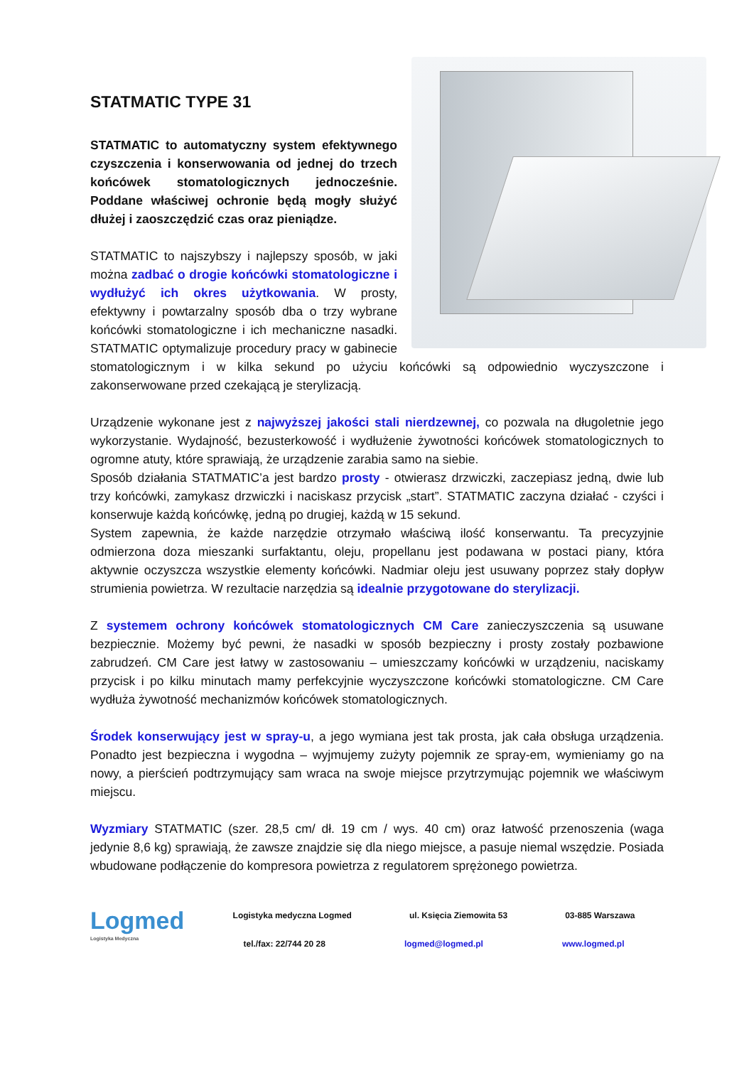STATMATIC TYPE 31
STATMATIC to automatyczny system efektywnego czyszczenia i konserwowania od jednej do trzech końcówek stomatologicznych jednocześnie. Poddane właściwej ochronie będą mogły służyć dłużej i zaoszczędzić czas oraz pieniądze.
STATMATIC to najszybszy i najlepszy sposób, w jaki można zadbać o drogie końcówki stomatologiczne i wydłużyć ich okres użytkowania. W prosty, efektywny i powtarzalny sposób dba o trzy wybrane końcówki stomatologiczne i ich mechaniczne nasadki. STATMATIC optymalizuje procedury pracy w gabinecie stomatologicznym i w kilka sekund po użyciu końcówki są odpowiednio wyczyszczone i zakonserwowane przed czekającą je sterylizacją.
Urządzenie wykonane jest z najwyższej jakości stali nierdzewnej, co pozwala na długoletnie jego wykorzystanie. Wydajność, bezusterkowość i wydłużenie żywotności końcówek stomatologicznych to ogromne atuty, które sprawiają, że urządzenie zarabia samo na siebie.
Sposób działania STATMATIC’a jest bardzo prosty - otwierasz drzwiczki, zaczepiasz jedną, dwie lub trzy końcówki, zamykasz drzwiczki i naciskasz przycisk „start”. STATMATIC zaczyna działać - czyści i konserwuje każdą końcówkę, jedną po drugiej, każdą w 15 sekund.
System zapewnia, że każde narzędzie otrzymało właściwą ilość konserwantu. Ta precyzyjnie odmierzona doza mieszanki surfaktantu, oleju, propellanu jest podawana w postaci piany, która aktywnie oczyszcza wszystkie elementy końcówki. Nadmiar oleju jest usuwany poprzez stały dopływ strumienia powietrza. W rezultacie narzędzia są idealnie przygotowane do sterylizacji.
Z systemem ochrony końcówek stomatologicznych CM Care zanieczyszczenia są usuwane bezpiecznie. Możemy być pewni, że nasadki w sposób bezpieczny i prosty zostały pozbawione zabrudzeń. CM Care jest łatwy w zastosowaniu – umieszczamy końcówki w urządzeniu, naciskamy przycisk i po kilku minutach mamy perfekcyjnie wyczyszczone końcówki stomatologiczne. CM Care wydłuża żywotność mechanizmów końcówek stomatologicznych.
Środek konserwujący jest w spray-u, a jego wymiana jest tak prosta, jak cała obsługa urządzenia. Ponadto jest bezpieczna i wygodna – wyjmujemy zużyty pojemnik ze spray-em, wymieniamy go na nowy, a pierścień podtrzymujący sam wraca na swoje miejsce przytrzymując pojemnik we właściwym miejscu.
Wyzmiary STATMATIC (szer. 28,5 cm/ dł. 19 cm / wys. 40 cm) oraz łatwość przenoszenia (waga jedynie 8,6 kg) sprawiają, że zawsze znajdzie się dla niego miejsce, a pasuje niemal wszędzie. Posiada wbudowane podłączenie do kompresora powietrza z regulatorem sprężonego powietrza.
Logmed
Logistyka Medyczna
Logistyka medyczna Logmed ul. Księcia Ziemowita 53 03-885 Warszawa
tel./fax: 22/744 20 28 logmed@logmed.pl www.logmed.pl